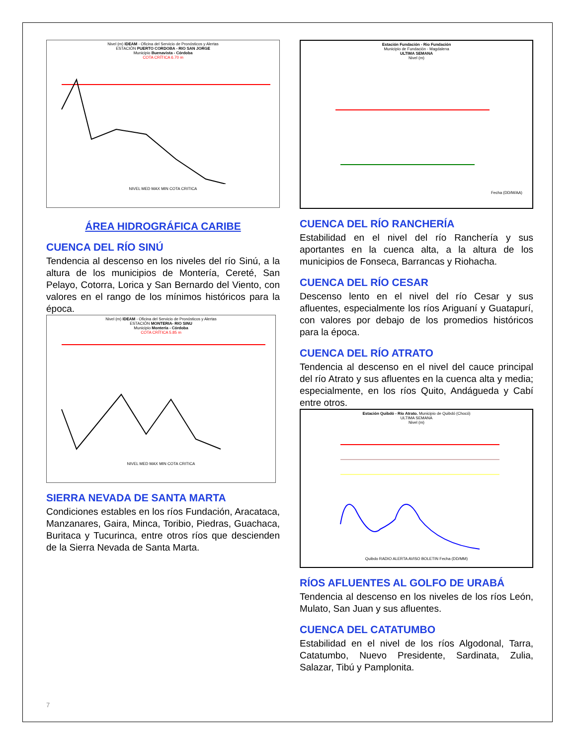Nivel (m) IDEAM - Oficina del Servicio de Pronósticos y Alertas
ESTACIÓN PUERTO CORDOBA - RIO SAN JORGE
Municipio Buenavista - Córdoba
COTA CRÍTICA 6.70 m
NIVEL MED MAX MIN COTA CRITICA
ÁREA HIDROGRÁFICA CARIBE
CUENCA DEL RÍO SINÚ
Tendencia al descenso en los niveles del río Sinú, a la altura de los municipios de Montería, Cereté, San Pelayo, Cotorra, Lorica y San Bernardo del Viento, con valores en el rango de los mínimos históricos para la época.
Nivel (m) IDEAM - Oficina del Servicio de Pronósticos y Alertas
ESTACIÓN MONTERIA- RIO SINU
Municipio Montería - Córdoba
COTA CRÍTICA 5.85 m
NIVEL MED MAX MIN COTA CRITICA
SIERRA NEVADA DE SANTA MARTA
Condiciones estables en los ríos Fundación, Aracataca, Manzanares, Gaira, Minca, Toribio, Piedras, Guachaca, Buritaca y Tucurinca, entre otros ríos que descienden de la Sierra Nevada de Santa Marta.
Estación Fundación - Rio Fundación
Municipio de Fundación - Magdalena
ULTIMA SEMANA
Nivel (m)
Fecha (DD/M/AA)
CUENCA DEL RÍO RANCHERÍA
Estabilidad en el nivel del río Ranchería y sus aportantes en la cuenca alta, a la altura de los municipios de Fonseca, Barrancas y Riohacha.
CUENCA DEL RÍO CESAR
Descenso lento en el nivel del río Cesar y sus afluentes, especialmente los ríos Ariguaní y Guatapurí, con valores por debajo de los promedios históricos para la época.
CUENCA DEL RÍO ATRATO
Tendencia al descenso en el nivel del cauce principal del río Atrato y sus afluentes en la cuenca alta y media; especialmente, en los ríos Quito, Andágueda y Cabí entre otros.
Estación Quibdó - Río Atrato. Municipio de Quibdó (Chocó)
ULTIMA SEMANA
Nivel (m)
Quibdo RADIO ALERTA AVISO BOLETIN Fecha (DD/MM)
RÍOS AFLUENTES AL GOLFO DE URABÁ
Tendencia al descenso en los niveles de los ríos León, Mulato, San Juan y sus afluentes.
CUENCA DEL CATATUMBO
Estabilidad en el nivel de los ríos Algodonal, Tarra, Catatumbo, Nuevo Presidente, Sardinata, Zulia, Salazar, Tibú y Pamplonita.
7